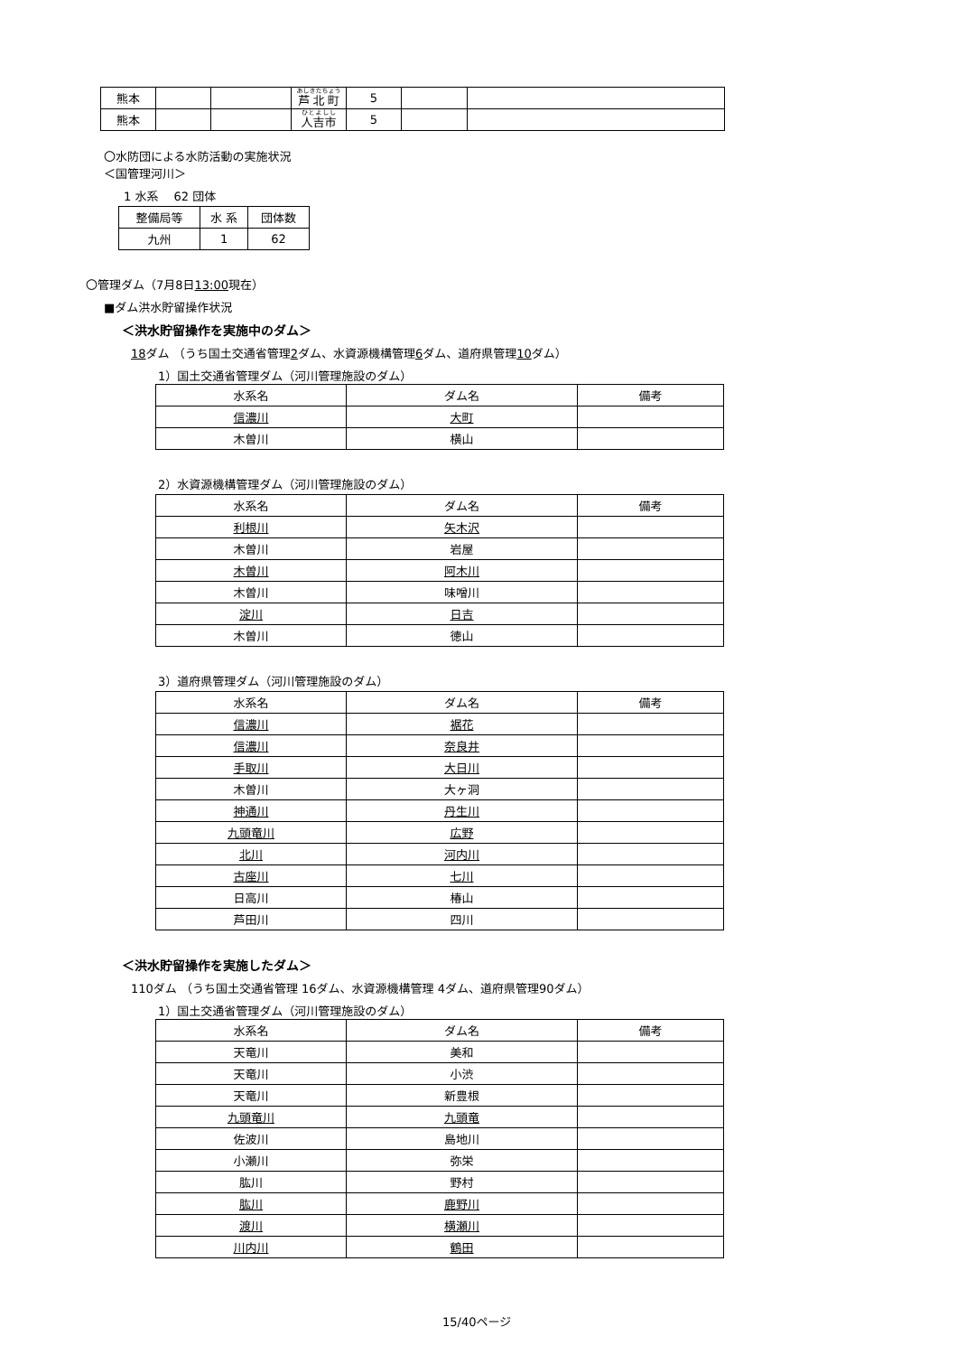| 熊本 | | | 芦北町 | 5 | | |
| 熊本 | | | 人吉市 | 5 | | |
〇水防団による水防活動の実施状況
＜国管理河川＞
1 水系　 62 団体
| 整備局等 | 水 系 | 団体数 |
| 九州 | 1 | 62 |
〇管理ダム（7月8日13:00現在）
■ダム洪水貯留操作状況
＜洪水貯留操作を実施中のダム＞
18ダム （うち国土交通省管理2ダム、水資源機構管理6ダム、道府県管理10ダム）
1）国土交通省管理ダム（河川管理施設のダム）
| 水系名 | ダム名 | 備考 |
| 信濃川 | 大町 | |
| 木曽川 | 横山 | |
2）水資源機構管理ダム（河川管理施設のダム）
| 水系名 | ダム名 | 備考 |
| 利根川 | 矢木沢 | |
| 木曽川 | 岩屋 | |
| 木曽川 | 阿木川 | |
| 木曽川 | 味噌川 | |
| 淀川 | 日吉 | |
| 木曽川 | 徳山 | |
3）道府県管理ダム（河川管理施設のダム）
| 水系名 | ダム名 | 備考 |
| 信濃川 | 裾花 | |
| 信濃川 | 奈良井 | |
| 手取川 | 大日川 | |
| 木曽川 | 大ヶ洞 | |
| 神通川 | 丹生川 | |
| 九頭竜川 | 広野 | |
| 北川 | 河内川 | |
| 古座川 | 七川 | |
| 日高川 | 椿山 | |
| 芦田川 | 四川 | |
＜洪水貯留操作を実施したダム＞
110ダム （うち国土交通省管理 16ダム、水資源機構管理 4ダム、道府県管理90ダム）
1）国土交通省管理ダム（河川管理施設のダム）
| 水系名 | ダム名 | 備考 |
| 天竜川 | 美和 | |
| 天竜川 | 小渋 | |
| 天竜川 | 新豊根 | |
| 九頭竜川 | 九頭竜 | |
| 佐波川 | 島地川 | |
| 小瀬川 | 弥栄 | |
| 肱川 | 野村 | |
| 肱川 | 鹿野川 | |
| 渡川 | 横瀬川 | |
| 川内川 | 鶴田 | |
15/40ページ